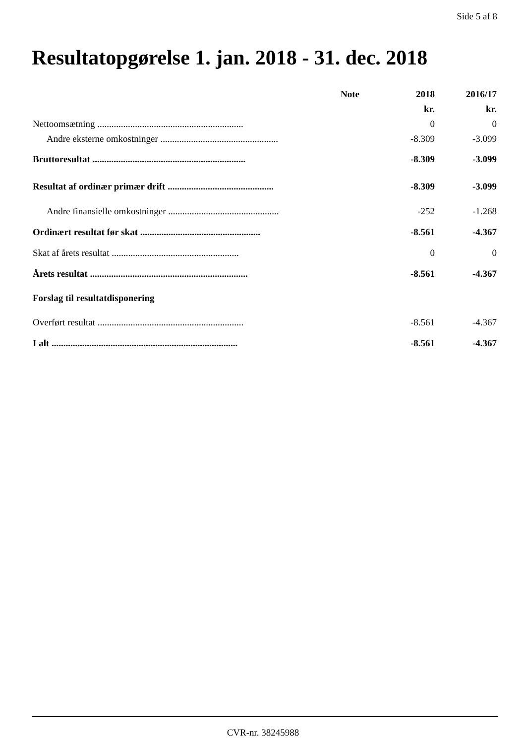Side 5 af 8
Resultatopgørelse 1. jan. 2018 - 31. dec. 2018
| | Note | 2018 | 2016/17 |
| --- | --- | --- | --- |
| | | kr. | kr. |
| Nettoomsætning .............................................................. | | 0 | 0 |
| Andre eksterne omkostninger .................................................. | | -8.309 | -3.099 |
| Bruttoresultat ................................................................. | | -8.309 | -3.099 |
| Resultat af ordinær primær drift ............................................. | | -8.309 | -3.099 |
| Andre finansielle omkostninger ............................................... | | -252 | -1.268 |
| Ordinært resultat før skat ................................................... | | -8.561 | -4.367 |
| Skat af årets resultat ...................................................... | | 0 | 0 |
| Årets resultat ................................................................... | | -8.561 | -4.367 |
| Forslag til resultatdisponering | | | |
| Overført resultat .............................................................. | | -8.561 | -4.367 |
| I alt ............................................................................... | | -8.561 | -4.367 |
CVR-nr. 38245988